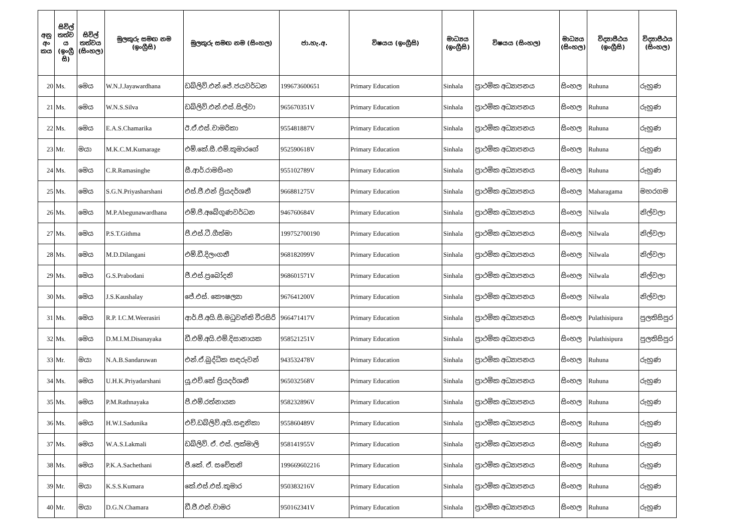| අනු අං කය | සිවිල් තත්ව ය (ඉංග්‍රී සි) | සිවිල් තත්වය (සිංහල) | මුලකුරු සමඟ නම (ඉංග්‍රීසි) | මුලකුරු සමඟ නම (සිංහල) | ජා.හැ.අ. | විෂයය (ඉංග්‍රීසි) | මාධ්‍යය (ඉංග්‍රීසි) | විෂයය (සිංහල) | මාධ්‍යය (සිංහල) | විද්‍යාපීඨය (ඉංග්‍රීසි) | විද්‍යාපීඨය (සිංහල) |
| --- | --- | --- | --- | --- | --- | --- | --- | --- | --- | --- | --- |
| 20 | Ms. | මෙය | W.N.J.Jayawardhana | ඩබ්ලිව්.එන්.ජේ.ජයවර්ධන | 199673600651 | Primary Education | Sinhala | ප්‍රාථමික අධ්‍යාපනය | සිංහල | Ruhuna | රුහුණ |
| 21 | Ms. | මෙය | W.N.S.Silva | ඩබ්ලිව්.එන්.එස්.සිල්වා | 965670351V | Primary Education | Sinhala | ප්‍රාථමික අධ්‍යාපනය | සිංහල | Ruhuna | රුහුණ |
| 22 | Ms. | මෙය | E.A.S.Chamarika | ඊ.ඒ.එස්.චාමරිකා | 955481887V | Primary Education | Sinhala | ප්‍රාථමික අධ්‍යාපනය | සිංහල | Ruhuna | රුහුණ |
| 23 | Mr. | මයා | M.K.C.M.Kumarage | එම්.කේ.සී.එම්.කුමාරගේ | 952590618V | Primary Education | Sinhala | ප්‍රාථමික අධ්‍යාපනය | සිංහල | Ruhuna | රුහුණ |
| 24 | Ms. | මෙය | C.R.Ramasinghe | සී.ආර්.රාමසිංහ | 955102789V | Primary Education | Sinhala | ප්‍රාථමික අධ්‍යාපනය | සිංහල | Ruhuna | රුහුණ |
| 25 | Ms. | මෙය | S.G.N.Priyasharshani | එස්.ජී.එන් ප්‍රියදර්ශනී | 966881275V | Primary Education | Sinhala | ප්‍රාථමික අධ්‍යාපනය | සිංහල | Maharagama | මහරගම |
| 26 | Ms. | මෙය | M.P.Abegunawardhana | එම්.පී.අබේගුණවර්ධන | 946760684V | Primary Education | Sinhala | ප්‍රාථමික අධ්‍යාපනය | සිංහල | Nilwala | නිල්වලා |
| 27 | Ms. | මෙය | P.S.T.Githma | පී.එස්.ටී.ගීත්මා | 199752700190 | Primary Education | Sinhala | ප්‍රාථමික අධ්‍යාපනය | සිංහල | Nilwala | නිල්වලා |
| 28 | Ms. | මෙය | M.D.Dilangani | එම්.ඩී.දිලංගනී | 968182099V | Primary Education | Sinhala | ප්‍රාථමික අධ්‍යාපනය | සිංහල | Nilwala | නිල්වලා |
| 29 | Ms. | මෙය | G.S.Prabodani | ජී.එස්.ප්‍රබෝදනි | 968601571V | Primary Education | Sinhala | ප්‍රාථමික අධ්‍යාපනය | සිංහල | Nilwala | නිල්වලා |
| 30 | Ms. | මෙය | J.S.Kaushalay | ජේ.එස්. කෞෂල්‍යා | 967641200V | Primary Education | Sinhala | ප්‍රාථමික අධ්‍යාපනය | සිංහල | Nilwala | නිල්වලා |
| 31 | Ms. | මෙය | R.P. I.C.M.Weerasiri | ආර්.පී.අයි.සී.මධුවන්ති වීරසිරි | 966471417V | Primary Education | Sinhala | ප්‍රාථමික අධ්‍යාපනය | සිංහල | Pulathisipura | පුලතිසිපුර |
| 32 | Ms. | මෙය | D.M.I.M.Disanayaka | ඩී.එම්.අයි.එම්.දිසානායක | 958521251V | Primary Education | Sinhala | ප්‍රාථමික අධ්‍යාපනය | සිංහල | Pulathisipura | පුලතිසිපුර |
| 33 | Mr. | මයා | N.A.B.Sandaruwan | එන්.ඒ.බුද්ධික සඳරුවන් | 943532478V | Primary Education | Sinhala | ප්‍රාථමික අධ්‍යාපනය | සිංහල | Ruhuna | රුහුණ |
| 34 | Ms. | මෙය | U.H.K.Priyadarshani | යූ.එච්.කේ ප්‍රියදර්ශනී | 965032568V | Primary Education | Sinhala | ප්‍රාථමික අධ්‍යාපනය | සිංහල | Ruhuna | රුහුණ |
| 35 | Ms. | මෙය | P.M.Rathnayaka | පී.එම්.රත්නායක | 958232896V | Primary Education | Sinhala | ප්‍රාථමික අධ්‍යාපනය | සිංහල | Ruhuna | රුහුණ |
| 36 | Ms. | මෙය | H.W.I.Sadunika | එච්.ඩබ්ලිව්.අයි.සඳුනිකා | 955860489V | Primary Education | Sinhala | ප්‍රාථමික අධ්‍යාපනය | සිංහල | Ruhuna | රුහුණ |
| 37 | Ms. | මෙය | W.A.S.Lakmali | ඩබ්ලිව්. ඒ. එස්. ලක්මාලි | 958141955V | Primary Education | Sinhala | ප්‍රාථමික අධ්‍යාපනය | සිංහල | Ruhuna | රුහුණ |
| 38 | Ms. | මෙය | P.K.A.Sachethani | පී.කේ. ඒ. සචේතනි | 199669602216 | Primary Education | Sinhala | ප්‍රාථමික අධ්‍යාපනය | සිංහල | Ruhuna | රුහුණ |
| 39 | Mr. | මයා | K.S.S.Kumara | කේ.එස්.එස්.කුමාර | 950383216V | Primary Education | Sinhala | ප්‍රාථමික අධ්‍යාපනය | සිංහල | Ruhuna | රුහුණ |
| 40 | Mr. | මයා | D.G.N.Chamara | ඩී.ජී.එන්.චාමර | 950162341V | Primary Education | Sinhala | ප්‍රාථමික අධ්‍යාපනය | සිංහල | Ruhuna | රුහුණ |